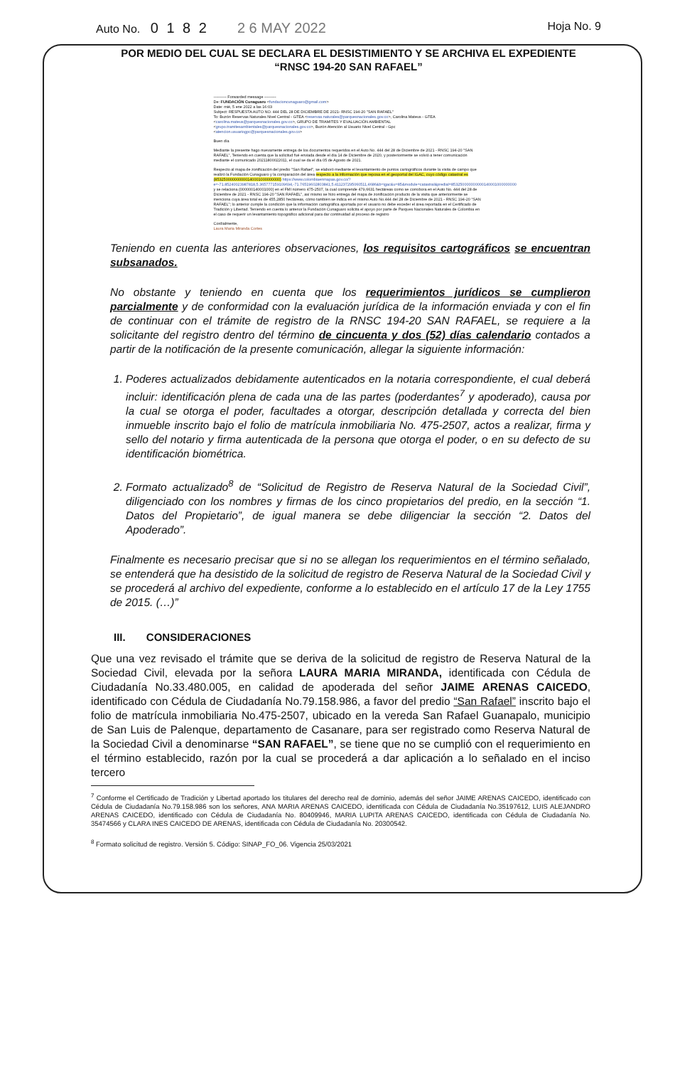Auto No. 0 1 8 2 2 6 MAY 2022
Hoja No. 9
POR MEDIO DEL CUAL SE DECLARA EL DESISTIMIENTO Y SE ARCHIVA EL EXPEDIENTE
“RNSC 194-20 SAN RAFAEL”
---------- Forwarded message ---------
De: FUNDACIÓN Cunaguaro <fundacioncunaguaro@gmail.com>
Date: mié, 5 ene 2022 a las 16:03
Subject: RESPUESTA AUTO NO. 444 DEL 28 DE DICIEMBRE DE 2021- RNSC 194-20 "SAN RAFAEL"
To: Buzón Reservas Naturales Nivel Central - GTEA <reservas.naturales@parquesnacionales.gov.co>, Carolina Mateus - GTEA <carolina.mateus@parquesnacionales.gov.co>, GRUPO DE TRAMITES Y EVALUACIÓN AMBIENTAL <grupo.tramitesambientales@parquesnacionales.gov.co>, Buzón Atención al Usuario Nivel Central - Gpc <atencion.usuariogpc@parquesnacionales.gov.co>
Buen día
Mediante la presente hago nuevamente entrega de los documentos requeridos en el Auto No. 444 del 28 de Diciembre de 2021 - RNSC 194-20 "SAN RAFAEL", Teniendo en cuenta que la solicitud fué enviada desde el día 14 de Diciembre de 2020, y posteriormente se volvió a tener comunicación mediante el comunicado 20211800022011, el cual se da el día 05 de Agosto de 2021.
Respecto al mapa de zonificación del predio "San Rafael", se elaboró mediante el levantamiento de puntos cartográficos durante la visita de campo que realizó la Fundación Cunaguaro y la comparación del área respecto a la información que reposa en el geoportal del IGAC, cuyo código catastral es (853250000000000140001000000000) https://www.colombiaenmapas.gov.co/?e=-71.85240023987818,5.365777159109694,-71.76519602803841,5.411237295060511,4686&b=igac&u=85&module=catastral&predial=853250000000000140001000000000 y se relaciona (000000140001000) en el FMI número 475-2507, la cual comprende 479,6631 hectáreas como se corrobora en el Auto No. 444 del 28 de Diciembre de 2021 - RNSC 194-20 "SAN RAFAEL", así mismo se hizo entrega del mapa de zonificación producto de la visita que anteriormente se menciona cuya área total es de 455,2850 hectáreas, cómo también se indica en el mismo Auto No.444 del 28 de Diciembre de 2021 - RNSC 194-20 "SAN RAFAEL"; lo anterior cumple la condición que la información cartográfica aportada por el usuario no debe exceder el área reportada en el Certificado de Tradición y Libertad. Teniendo en cuenta lo antenor la Fundación Cunaguaro solicita el apoyo por parte de Parques Nacionales Naturales de Colombia en el caso de requerir un levantamiento topográfico adicional para dar continuidad al proceso de registro
Cordialmente,
Laura Maria Miranda Cortes
Teniendo en cuenta las anteriores observaciones, los requisitos cartográficos se encuentran subsanados.
No obstante y teniendo en cuenta que los requerimientos jurídicos se cumplieron parcialmente y de conformidad con la evaluación jurídica de la información enviada y con el fin de continuar con el trámite de registro de la RNSC 194-20 SAN RAFAEL, se requiere a la solicitante del registro dentro del término de cincuenta y dos (52) días calendario contados a partir de la notificación de la presente comunicación, allegar la siguiente información:
1. Poderes actualizados debidamente autenticados en la notaria correspondiente, el cual deberá incluir: identificación plena de cada una de las partes (poderdantes<sup>7</sup> y apoderado), causa por la cual se otorga el poder, facultades a otorgar, descripción detallada y correcta del bien inmueble inscrito bajo el folio de matrícula inmobiliaria No. 475-2507, actos a realizar, firma y sello del notario y firma autenticada de la persona que otorga el poder, o en su defecto de su identificación biométrica.
2. Formato actualizado<sup>8</sup> de “Solicitud de Registro de Reserva Natural de la Sociedad Civil”, diligenciado con los nombres y firmas de los cinco propietarios del predio, en la sección “1. Datos del Propietario”, de igual manera se debe diligenciar la sección “2. Datos del Apoderado”.
Finalmente es necesario precisar que si no se allegan los requerimientos en el término señalado, se entenderá que ha desistido de la solicitud de registro de Reserva Natural de la Sociedad Civil y se procederá al archivo del expediente, conforme a lo establecido en el artículo 17 de la Ley 1755 de 2015. (…)”
III. CONSIDERACIONES
Que una vez revisado el trámite que se deriva de la solicitud de registro de Reserva Natural de la Sociedad Civil, elevada por la señora LAURA MARIA MIRANDA, identificada con Cédula de Ciudadanía No.33.480.005, en calidad de apoderada del señor JAIME ARENAS CAICEDO, identificado con Cédula de Ciudadanía No.79.158.986, a favor del predio “San Rafael” inscrito bajo el folio de matrícula inmobiliaria No.475-2507, ubicado en la vereda San Rafael Guanapalo, municipio de San Luis de Palenque, departamento de Casanare, para ser registrado como Reserva Natural de la Sociedad Civil a denominarse “SAN RAFAEL”, se tiene que no se cumplió con el requerimiento en el término establecido, razón por la cual se procederá a dar aplicación a lo señalado en el inciso tercero
<sup>7</sup> Conforme el Certificado de Tradición y Libertad aportado los titulares del derecho real de dominio, además del señor JAIME ARENAS CAICEDO, identificado con Cédula de Ciudadanía No.79.158.986 son los señores, ANA MARIA ARENAS CAICEDO, identificada con Cédula de Ciudadanía No.35197612, LUIS ALEJANDRO ARENAS CAICEDO, identificado con Cédula de Ciudadanía No. 80409946, MARIA LUPITA ARENAS CAICEDO, identificada con Cédula de Ciudadanía No. 35474566 y CLARA INES CAICEDO DE ARENAS, identificada con Cédula de Ciudadanía No. 20300542.
<sup>8</sup> Formato solicitud de registro. Versión 5. Código: SINAP_FO_06. Vigencia 25/03/2021